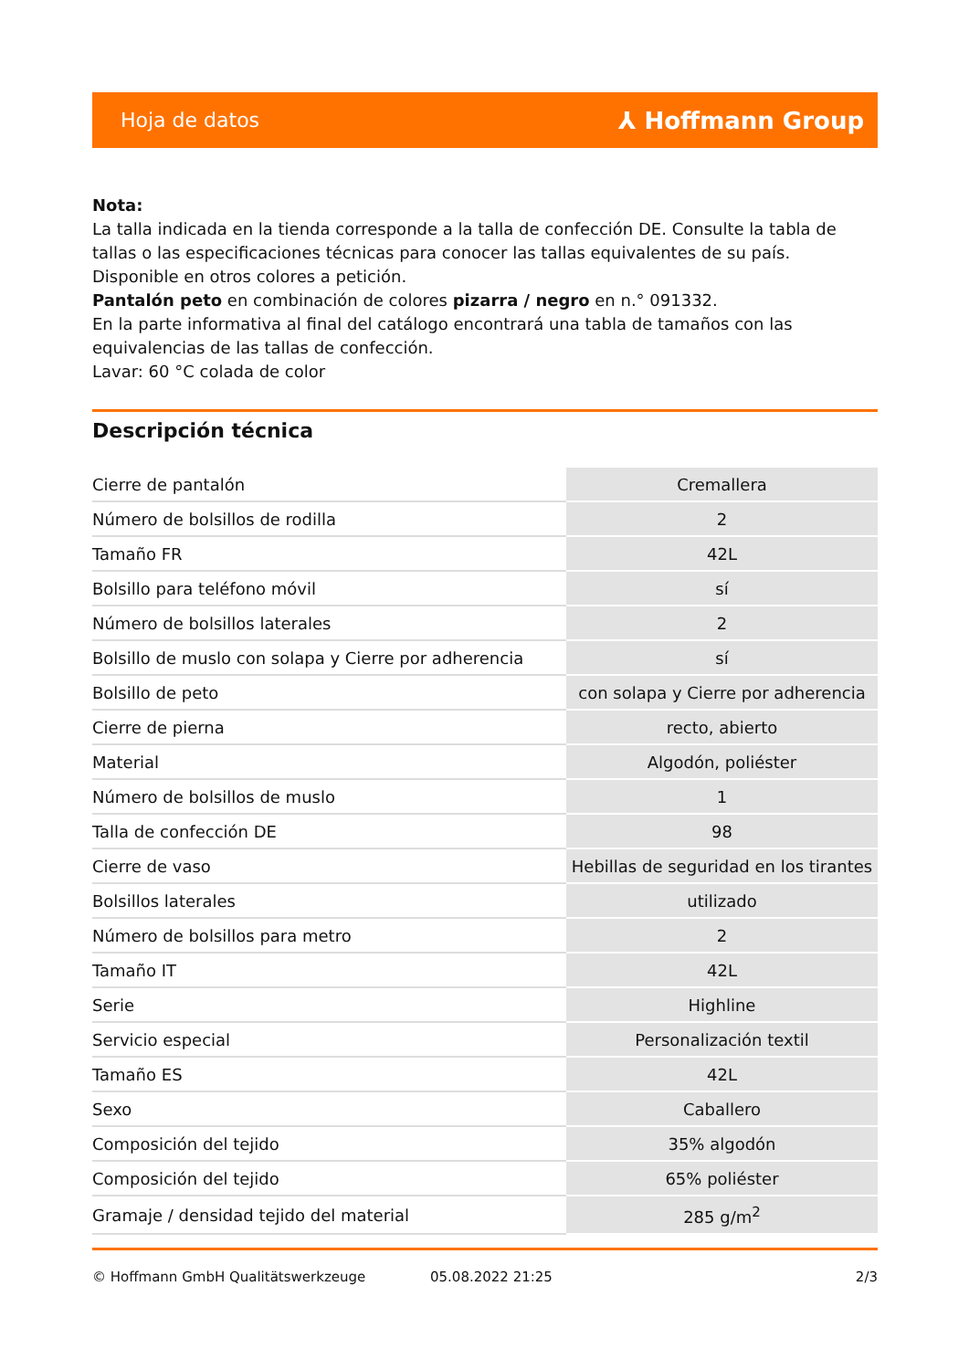Hoja de datos ⅄ Hoffmann Group
Nota:
La talla indicada en la tienda corresponde a la talla de confección DE. Consulte la tabla de tallas o las especificaciones técnicas para conocer las tallas equivalentes de su país.
Disponible en otros colores a petición.
Pantalón peto en combinación de colores pizarra / negro en n.° 091332.
En la parte informativa al final del catálogo encontrará una tabla de tamaños con las equivalencias de las tallas de confección.
Lavar: 60 °C colada de color
Descripción técnica
| Cierre de pantalón | Cremallera |
| Número de bolsillos de rodilla | 2 |
| Tamaño FR | 42L |
| Bolsillo para teléfono móvil | sí |
| Número de bolsillos laterales | 2 |
| Bolsillo de muslo con solapa y Cierre por adherencia | sí |
| Bolsillo de peto | con solapa y Cierre por adherencia |
| Cierre de pierna | recto, abierto |
| Material | Algodón, poliéster |
| Número de bolsillos de muslo | 1 |
| Talla de confección DE | 98 |
| Cierre de vaso | Hebillas de seguridad en los tirantes |
| Bolsillos laterales | utilizado |
| Número de bolsillos para metro | 2 |
| Tamaño IT | 42L |
| Serie | Highline |
| Servicio especial | Personalización textil |
| Tamaño ES | 42L |
| Sexo | Caballero |
| Composición del tejido | 35% algodón |
| Composición del tejido | 65% poliéster |
| Gramaje / densidad tejido del material | 285 g/m<sup>2</sup> |
© Hoffmann GmbH Qualitätswerkzeuge 05.08.2022 21:25 2/3